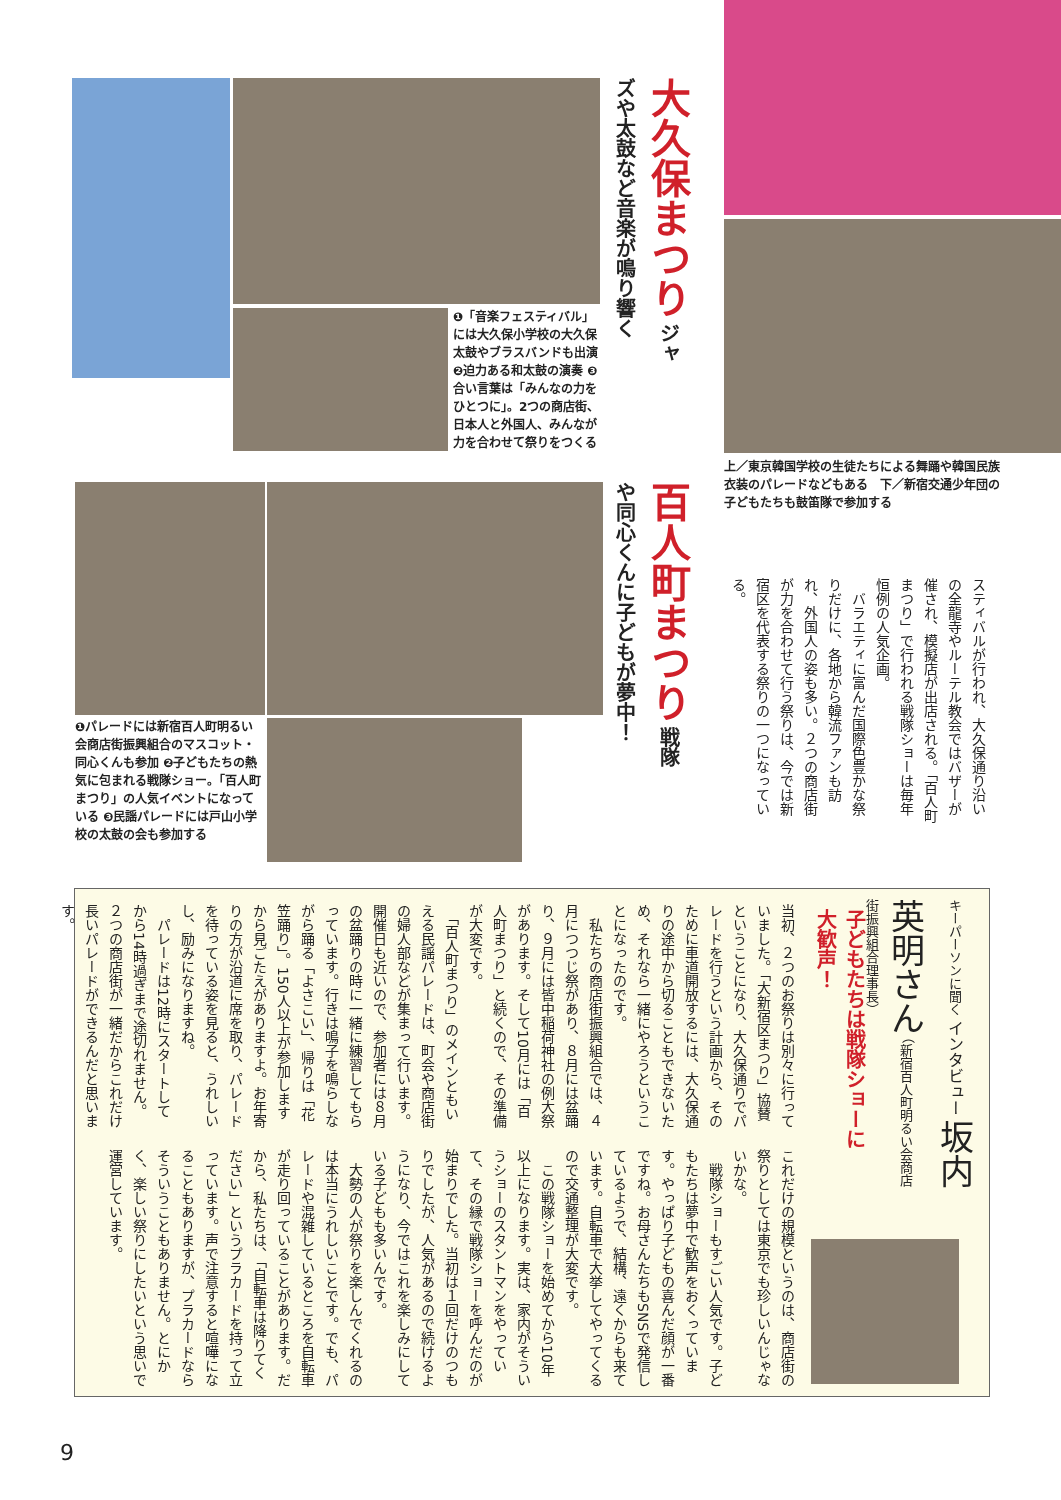大久保まつり ジャズや太鼓など音楽が鳴り響く
❶「音楽フェスティバル」には大久保小学校の大久保太鼓やブラスバンドも出演 ❷迫力ある和太鼓の演奏 ❸合い言葉は「みんなの力をひとつに」。2つの商店街、日本人と外国人、みんなが力を合わせて祭りをつくる
上／東京韓国学校の生徒たちによる舞踊や韓国民族衣装のパレードなどもある　下／新宿交通少年団の子どもたちも鼓笛隊で参加する
百人町まつり 戦隊や同心くんに子どもが夢中！
❶パレードには新宿百人町明るい会商店街振興組合のマスコット・同心くんも参加 ❷子どもたちの熱気に包まれる戦隊ショー。「百人町まつり」の人気イベントになっている ❸民謡パレードには戸山小学校の太鼓の会も参加する
スティバルが行われ、大久保通り沿いの全龍寺やルーテル教会ではバザーが催され、模擬店が出店される。「百人町まつり」で行われる戦隊ショーは毎年恒例の人気企画。
　バラエティに富んだ国際色豊かな祭りだけに、各地から韓流ファンも訪れ、外国人の姿も多い。２つの商店街が力を合わせて行う祭りは、今では新宿区を代表する祭りの一つになっている。
キーパーソンに聞く インタビュー 坂内英明さん （新宿百人町明るい会商店街振興組合理事長）
子どもたちは戦隊ショーに大歓声！
当初、２つのお祭りは別々に行っていました。「大新宿区まつり」協賛ということになり、大久保通りでパレードを行うという計画から、そのために車道開放するには、大久保通りの途中から切ることもできないため、それなら一緒にやろうということになったのです。
　私たちの商店街振興組合では、４月につつじ祭があり、８月には盆踊り、９月には皆中稲荷神社の例大祭があります。そして10月には「百人町まつり」と続くので、その準備が大変です。
　「百人町まつり」のメインともいえる民謡パレードは、町会や商店街の婦人部などが集まって行います。開催日も近いので、参加者には８月の盆踊りの時に一緒に練習してもらっています。行きは鳴子を鳴らしながら踊る「よさこい」、帰りは「花笠踊り」。150人以上が参加しますから見ごたえがありますよ。お年寄りの方が沿道に席を取り、パレードを待っている姿を見ると、うれしいし、励みになりますね。
　パレードは12時にスタートしてから14時過ぎまで途切れません。２つの商店街が一緒だからこれだけ長いパレードができるんだと思います。
これだけの規模というのは、商店街の祭りとしては東京でも珍しいんじゃないかな。
　戦隊ショーもすごい人気です。子どもたちは夢中で歓声をおくっています。やっぱり子どもの喜んだ顔が一番ですね。お母さんたちもSNSで発信しているようで、結構、遠くからも来ています。自転車で大挙してやってくるので交通整理が大変です。
　この戦隊ショーを始めてから10年以上になります。実は、家内がそういうショーのスタントマンをやっていて、その縁で戦隊ショーを呼んだのが始まりでした。当初は１回だけのつもりでしたが、人気があるので続けるようになり、今ではこれを楽しみにしている子どもも多いんです。
　大勢の人が祭りを楽しんでくれるのは本当にうれしいことです。でも、パレードや混雑しているところを自転車が走り回っていることがあります。だから、私たちは、「自転車は降りてください」というプラカードを持って立っています。声で注意すると喧嘩になることもありますが、プラカードならそういうこともありません。とにかく、楽しい祭りにしたいという思いで運営しています。
9